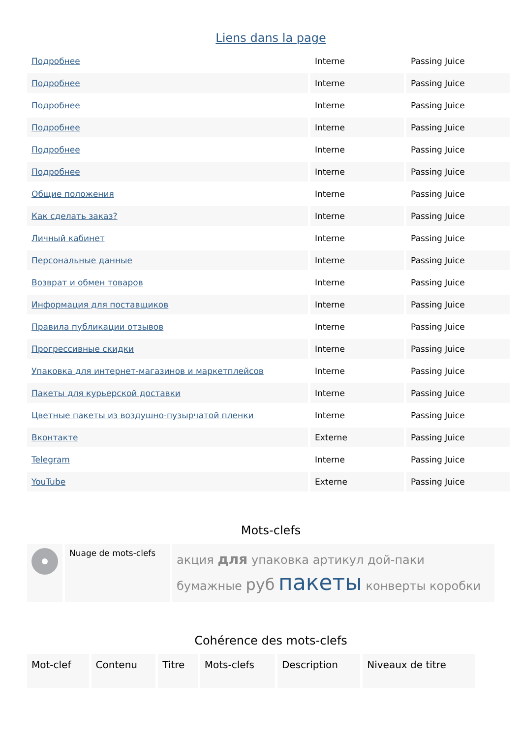Liens dans la page
| Подробнее | Interne | Passing Juice |
| Подробнее | Interne | Passing Juice |
| Подробнее | Interne | Passing Juice |
| Подробнее | Interne | Passing Juice |
| Подробнее | Interne | Passing Juice |
| Подробнее | Interne | Passing Juice |
| Общие положения | Interne | Passing Juice |
| Как сделать заказ? | Interne | Passing Juice |
| Личный кабинет | Interne | Passing Juice |
| Персональные данные | Interne | Passing Juice |
| Возврат и обмен товаров | Interne | Passing Juice |
| Информация для поставщиков | Interne | Passing Juice |
| Правила публикации отзывов | Interne | Passing Juice |
| Прогрессивные скидки | Interne | Passing Juice |
| Упаковка для интернет-магазинов и маркетплейсов | Interne | Passing Juice |
| Пакеты для курьерской доставки | Interne | Passing Juice |
| Цветные пакеты из воздушно-пузырчатой пленки | Interne | Passing Juice |
| Вконтакте | Externe | Passing Juice |
| Telegram | Interne | Passing Juice |
| YouTube | Externe | Passing Juice |
Mots-clefs
| | Nuage de mots-clefs | акция для упаковка артикул дой-паки бумажные руб пакеты конверты коробки |
Cohérence des mots-clefs
| Mot-clef | Contenu | Titre | Mots-clefs | Description | Niveaux de titre |
| --- | --- | --- | --- | --- | --- |